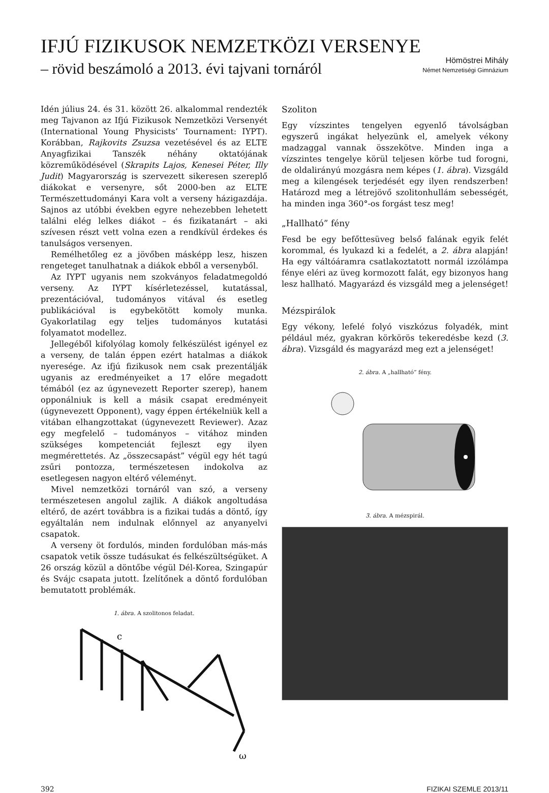IFJÚ FIZIKUSOK NEMZETKÖZI VERSENYE
– rövid beszámoló a 2013. évi tajvani tornáról
Hömöstrei Mihály
Német Nemzetiségi Gimnázium
Idén július 24. és 31. között 26. alkalommal rendezték meg Tajvanon az Ifjú Fizikusok Nemzetközi Versenyét (International Young Physicists’ Tournament: IYPT). Korábban, Rajkovits Zsuzsa vezetésével és az ELTE Anyagfizikai Tanszék néhány oktatójának közreműködésével (Skrapits Lajos, Kenesei Péter, Illy Judit) Magyarország is szervezett sikeresen szereplő diákokat e versenyre, sőt 2000-ben az ELTE Természettudományi Kara volt a verseny házigazdája. Sajnos az utóbbi években egyre nehezebben lehetett találni elég lelkes diákot – és fizikatanárt – aki szívesen részt vett volna ezen a rendkívül érdekes és tanulságos versenyen.
Remélhetőleg ez a jövőben másképp lesz, hiszen rengeteget tanulhatnak a diákok ebből a versenyből.
Az IYPT ugyanis nem szokványos feladatmegoldó verseny. Az IYPT kísérletezéssel, kutatással, prezentációval, tudományos vitával és esetleg publikációval is egybekötött komoly munka. Gyakorlatilag egy teljes tudományos kutatási folyamatot modellez.
Jellegéből kifolyólag komoly felkészülést igényel ez a verseny, de talán éppen ezért hatalmas a diákok nyeresége. Az ifjú fizikusok nem csak prezentálják ugyanis az eredményeiket a 17 előre megadott témából (ez az úgynevezett Reporter szerep), hanem opponálniuk is kell a másik csapat eredményeit (úgynevezett Opponent), vagy éppen értékelniük kell a vitában elhangzottakat (úgynevezett Reviewer). Azaz egy megfelelő – tudományos – vitához minden szükséges kompetenciát fejleszt egy ilyen megmérettetés. Az „összecsapást” végül egy hét tagú zsűri pontozza, természetesen indokolva az esetlegesen nagyon eltérő véleményt.
Mivel nemzetközi tornáról van szó, a verseny természetesen angolul zajlik. A diákok angoltudása eltérő, de azért továbbra is a fizikai tudás a döntő, így egyáltalán nem indulnak előnnyel az anyanyelvi csapatok.
A verseny öt fordulós, minden fordulóban más-más csapatok vetik össze tudásukat és felkészültségüket. A 26 ország közül a döntőbe végül Dél-Korea, Szingapúr és Svájc csapata jutott. Ízelítőnek a döntő fordulóban bemutatott problémák.
1. ábra. A szolitonos feladat.
c
ω
Szoliton
Egy vízszintes tengelyen egyenlő távolságban egyszerű ingákat helyezünk el, amelyek vékony madzaggal vannak összekötve. Minden inga a vízszintes tengelye körül teljesen körbe tud forogni, de oldalirányú mozgásra nem képes (1. ábra). Vizsgáld meg a kilengések terjedését egy ilyen rendszerben! Határozd meg a létrejövő szolitonhullám sebességét, ha minden inga 360°-os forgást tesz meg!
„Hallható” fény
Fesd be egy befőttesüveg belső falának egyik felét korommal, és lyukazd ki a fedelét, a 2. ábra alapján! Ha egy váltóáramra csatlakoztatott normál izzólámpa fénye eléri az üveg kormozott falát, egy bizonyos hang lesz hallható. Magyarázd és vizsgáld meg a jelenséget!
Mézspirálok
Egy vékony, lefelé folyó viszkózus folyadék, mint például méz, gyakran körkörös tekeredésbe kezd (3. ábra). Vizsgáld és magyarázd meg ezt a jelenséget!
2. ábra. A „hallható” fény.
3. ábra. A mézspirál.
392 FIZIKAI SZEMLE 2013/11